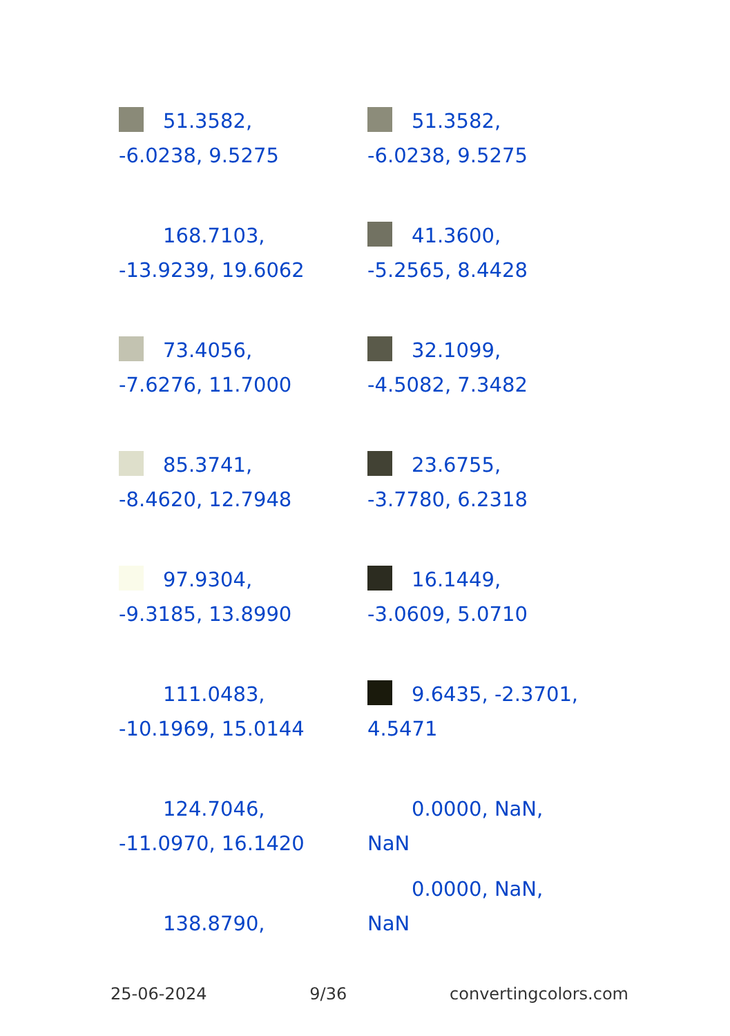51.3582, -6.0238, 9.5275
168.7103, -13.9239, 19.6062
73.4056, -7.6276, 11.7000
85.3741, -8.4620, 12.7948
97.9304, -9.3185, 13.8990
111.0483, -10.1969, 15.0144
124.7046, -11.0970, 16.1420
138.8790,
51.3582, -6.0238, 9.5275
41.3600, -5.2565, 8.4428
32.1099, -4.5082, 7.3482
23.6755, -3.7780, 6.2318
16.1449, -3.0609, 5.0710
9.6435, -2.3701, 4.5471
0.0000, NaN, NaN
0.0000, NaN, NaN
25-06-2024 9/36 convertingcolors.com